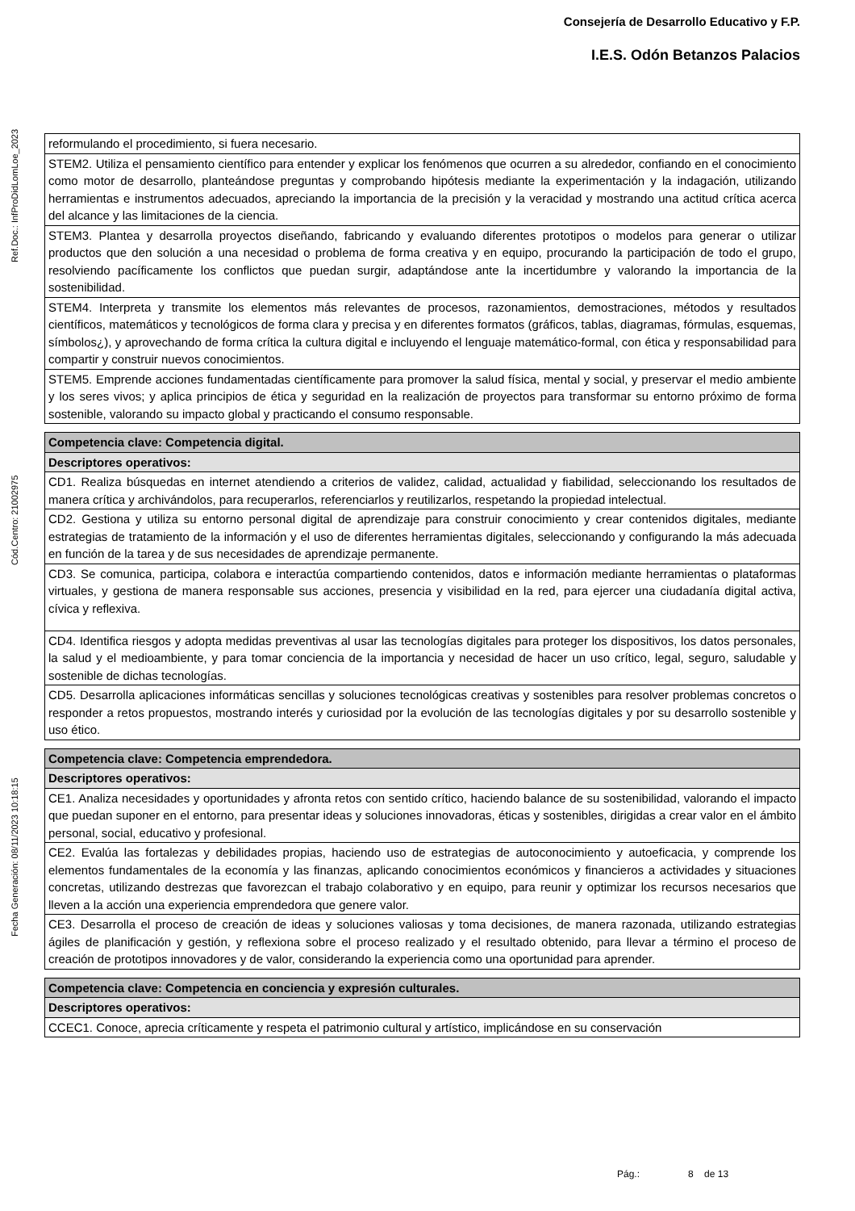Consejería de Desarrollo Educativo y F.P.
I.E.S. Odón Betanzos Palacios
Fecha Generación: 08/11/2023 10:18:15 Cód.Centro: 21002975 Ref.Doc.: InfProDidLomLoe_2023
| reformulando el procedimiento, si fuera necesario. |
| STEM2. Utiliza el pensamiento científico para entender y explicar los fenómenos que ocurren a su alrededor, confiando en el conocimiento como motor de desarrollo, planteándose preguntas y comprobando hipótesis mediante la experimentación y la indagación, utilizando herramientas e instrumentos adecuados, apreciando la importancia de la precisión y la veracidad y mostrando una actitud crítica acerca del alcance y las limitaciones de la ciencia. |
| STEM3. Plantea y desarrolla proyectos diseñando, fabricando y evaluando diferentes prototipos o modelos para generar o utilizar productos que den solución a una necesidad o problema de forma creativa y en equipo, procurando la participación de todo el grupo, resolviendo pacíficamente los conflictos que puedan surgir, adaptándose ante la incertidumbre y valorando la importancia de la sostenibilidad. |
| STEM4. Interpreta y transmite los elementos más relevantes de procesos, razonamientos, demostraciones, métodos y resultados científicos, matemáticos y tecnológicos de forma clara y precisa y en diferentes formatos (gráficos, tablas, diagramas, fórmulas, esquemas, símbolos¿), y aprovechando de forma crítica la cultura digital e incluyendo el lenguaje matemático-formal, con ética y responsabilidad para compartir y construir nuevos conocimientos. |
| STEM5. Emprende acciones fundamentadas científicamente para promover la salud física, mental y social, y preservar el medio ambiente y los seres vivos; y aplica principios de ética y seguridad en la realización de proyectos para transformar su entorno próximo de forma sostenible, valorando su impacto global y practicando el consumo responsable. |
| Competencia clave: Competencia digital. |
| Descriptores operativos: |
| CD1. Realiza búsquedas en internet atendiendo a criterios de validez, calidad, actualidad y fiabilidad, seleccionando los resultados de manera crítica y archivándolos, para recuperarlos, referenciarlos y reutilizarlos, respetando la propiedad intelectual. |
| CD2. Gestiona y utiliza su entorno personal digital de aprendizaje para construir conocimiento y crear contenidos digitales, mediante estrategias de tratamiento de la información y el uso de diferentes herramientas digitales, seleccionando y configurando la más adecuada en función de la tarea y de sus necesidades de aprendizaje permanente. |
| CD3. Se comunica, participa, colabora e interactúa compartiendo contenidos, datos e información mediante herramientas o plataformas virtuales, y gestiona de manera responsable sus acciones, presencia y visibilidad en la red, para ejercer una ciudadanía digital activa, cívica y reflexiva. |
| CD4. Identifica riesgos y adopta medidas preventivas al usar las tecnologías digitales para proteger los dispositivos, los datos personales, la salud y el medioambiente, y para tomar conciencia de la importancia y necesidad de hacer un uso crítico, legal, seguro, saludable y sostenible de dichas tecnologías. |
| CD5. Desarrolla aplicaciones informáticas sencillas y soluciones tecnológicas creativas y sostenibles para resolver problemas concretos o responder a retos propuestos, mostrando interés y curiosidad por la evolución de las tecnologías digitales y por su desarrollo sostenible y uso ético. |
| Competencia clave: Competencia emprendedora. |
| Descriptores operativos: |
| CE1. Analiza necesidades y oportunidades y afronta retos con sentido crítico, haciendo balance de su sostenibilidad, valorando el impacto que puedan suponer en el entorno, para presentar ideas y soluciones innovadoras, éticas y sostenibles, dirigidas a crear valor en el ámbito personal, social, educativo y profesional. |
| CE2. Evalúa las fortalezas y debilidades propias, haciendo uso de estrategias de autoconocimiento y autoeficacia, y comprende los elementos fundamentales de la economía y las finanzas, aplicando conocimientos económicos y financieros a actividades y situaciones concretas, utilizando destrezas que favorezcan el trabajo colaborativo y en equipo, para reunir y optimizar los recursos necesarios que lleven a la acción una experiencia emprendedora que genere valor. |
| CE3. Desarrolla el proceso de creación de ideas y soluciones valiosas y toma decisiones, de manera razonada, utilizando estrategias ágiles de planificación y gestión, y reflexiona sobre el proceso realizado y el resultado obtenido, para llevar a término el proceso de creación de prototipos innovadores y de valor, considerando la experiencia como una oportunidad para aprender. |
| Competencia clave: Competencia en conciencia y expresión culturales. |
| Descriptores operativos: |
| CCEC1. Conoce, aprecia críticamente y respeta el patrimonio cultural y artístico, implicándose en su conservación |
Pág.: 8 de 13